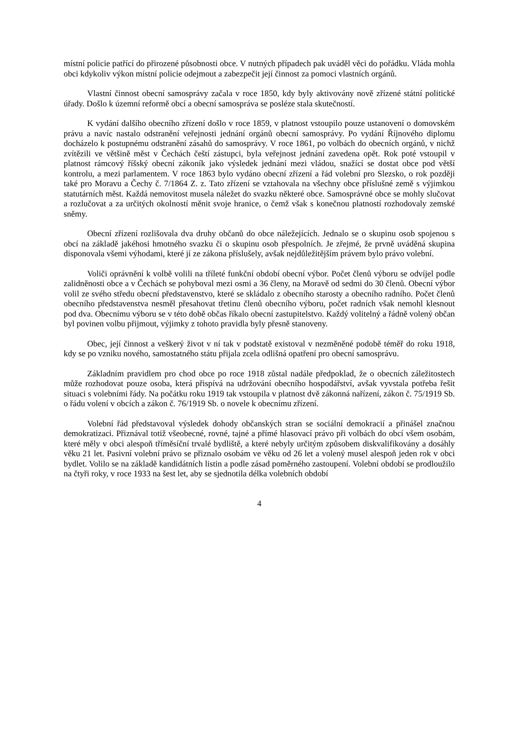místní policie patřící do přirozené působnosti obce. V nutných případech pak uváděl věci do pořádku. Vláda mohla obci kdykoliv výkon místní policie odejmout a zabezpečit její činnost za pomoci vlastních orgánů.
Vlastní činnost obecní samosprávy začala v roce 1850, kdy byly aktivovány nově zřízené státní politické úřady. Došlo k územní reformě obcí a obecní samospráva se posléze stala skutečností.
K vydání dalšího obecního zřízení došlo v roce 1859, v platnost vstoupilo pouze ustanovení o domovském právu a navíc nastalo odstranění veřejnosti jednání orgánů obecní samosprávy. Po vydání Říjnového diplomu docházelo k postupnému odstranění zásahů do samosprávy. V roce 1861, po volbách do obecních orgánů, v nichž zvítězili ve většině měst v Čechách čeští zástupci, byla veřejnost jednání zavedena opět. Rok poté vstoupil v platnost rámcový říšský obecní zákoník jako výsledek jednání mezi vládou, snažící se dostat obce pod větší kontrolu, a mezi parlamentem. V roce 1863 bylo vydáno obecní zřízení a řád volební pro Slezsko, o rok později také pro Moravu a Čechy č. 7/1864 Z. z. Tato zřízení se vztahovala na všechny obce příslušné země s výjimkou statutárních měst. Každá nemovitost musela náležet do svazku některé obce. Samosprávné obce se mohly slučovat a rozlučovat a za určitých okolností měnit svoje hranice, o čemž však s konečnou platností rozhodovaly zemské sněmy.
Obecní zřízení rozlišovala dva druhy občanů do obce náležejících. Jednalo se o skupinu osob spojenou s obcí na základě jakéhosi hmotného svazku či o skupinu osob přespolních. Je zřejmé, že prvně uváděná skupina disponovala všemi výhodami, které jí ze zákona příslušely, avšak nejdůležitějším právem bylo právo volební.
Voliči oprávnění k volbě volili na tříleté funkční období obecní výbor. Počet členů výboru se odvíjel podle zalidněnosti obce a v Čechách se pohyboval mezi osmi a 36 členy, na Moravě od sedmi do 30 členů. Obecní výbor volil ze svého středu obecní představenstvo, které se skládalo z obecního starosty a obecního radního. Počet členů obecního představenstva nesměl přesahovat třetinu členů obecního výboru, počet radních však nemohl klesnout pod dva. Obecnímu výboru se v této době občas říkalo obecní zastupitelstvo. Každý volitelný a řádně volený občan byl povinen volbu přijmout, výjimky z tohoto pravidla byly přesně stanoveny.
Obec, její činnost a veškerý život v ní tak v podstatě existoval v nezměněné podobě téměř do roku 1918, kdy se po vzniku nového, samostatného státu přijala zcela odlišná opatření pro obecní samosprávu.
Základním pravidlem pro chod obce po roce 1918 zůstal nadále předpoklad, že o obecních záležitostech může rozhodovat pouze osoba, která přispívá na udržování obecního hospodářství, avšak vyvstala potřeba řešit situaci s volebními řády. Na počátku roku 1919 tak vstoupila v platnost dvě zákonná nařízení, zákon č. 75/1919 Sb. o řádu volení v obcích a zákon č. 76/1919 Sb. o novele k obecnímu zřízení.
Volební řád představoval výsledek dohody občanských stran se sociální demokracií a přinášel značnou demokratizaci. Přiznával totiž všeobecné, rovné, tajné a přímé hlasovací právo při volbách do obcí všem osobám, které měly v obci alespoň tříměsíční trvalé bydliště, a které nebyly určitým způsobem diskvalifikovány a dosáhly věku 21 let. Pasivní volební právo se přiznalo osobám ve věku od 26 let a volený musel alespoň jeden rok v obci bydlet. Volilo se na základě kandidátních listin a podle zásad poměrného zastoupení. Volební období se prodloužilo na čtyři roky, v roce 1933 na šest let, aby se sjednotila délka volebních období
4